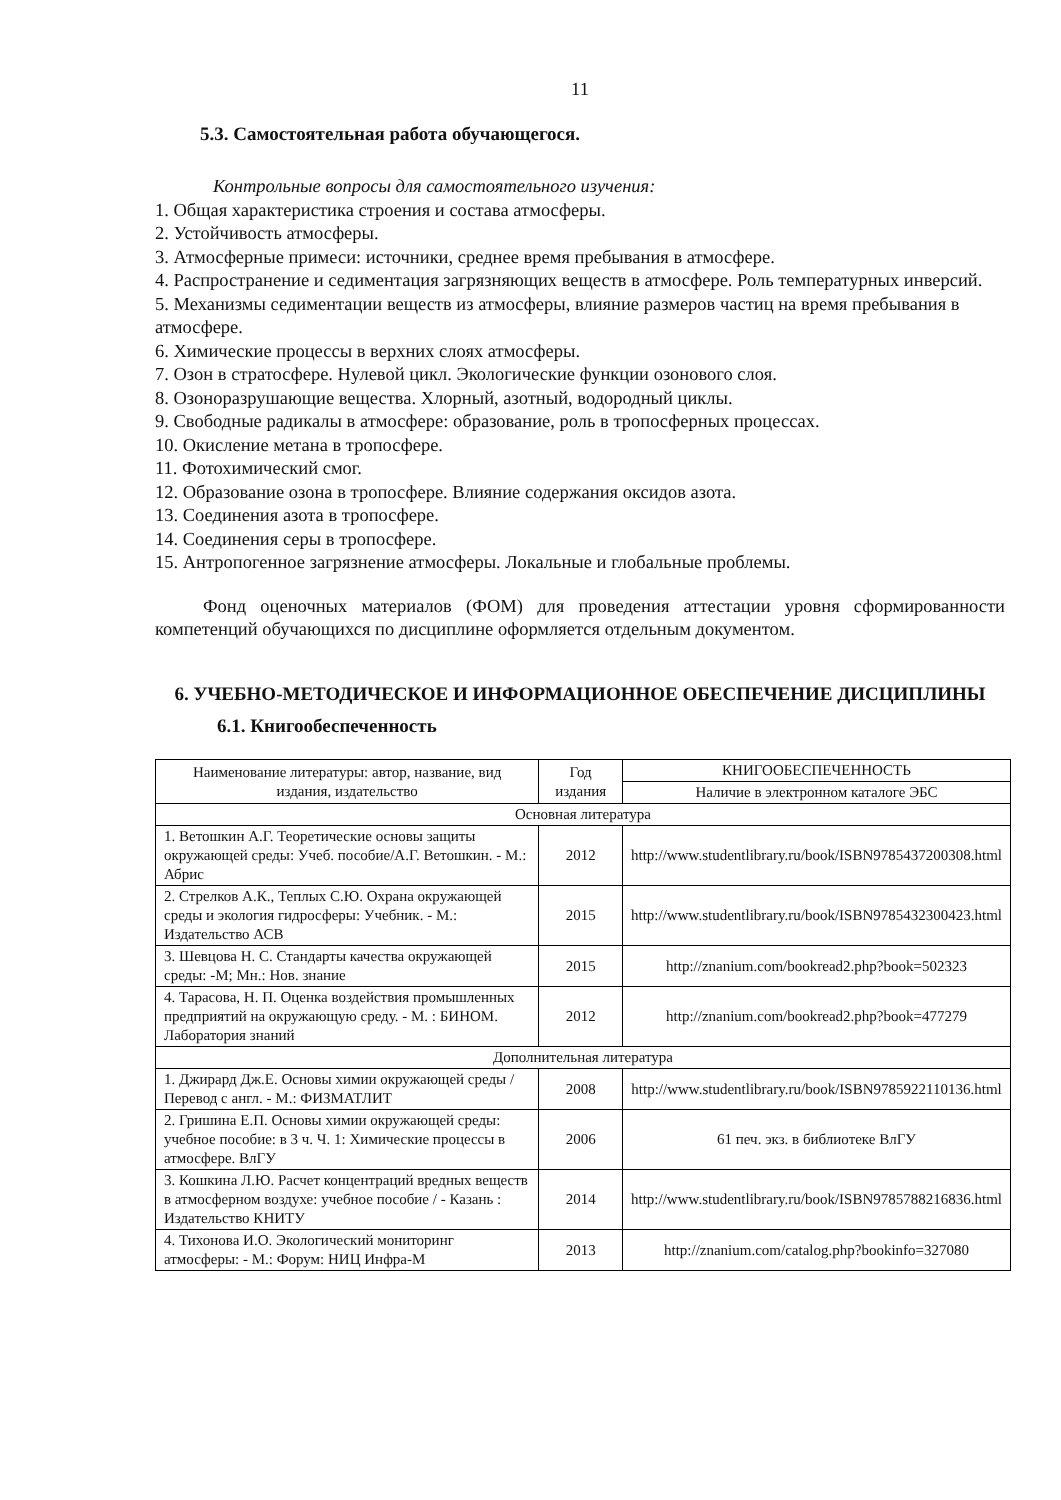11
5.3. Самостоятельная работа обучающегося.
Контрольные вопросы для самостоятельного изучения:
1. Общая характеристика строения и состава атмосферы.
2. Устойчивость атмосферы.
3. Атмосферные примеси: источники, среднее время пребывания в атмосфере.
4. Распространение и седиментация загрязняющих веществ в атмосфере. Роль температурных инверсий.
5. Механизмы седиментации веществ из атмосферы, влияние размеров частиц на время пребывания в атмосфере.
6. Химические процессы в верхних слоях атмосферы.
7. Озон в стратосфере. Нулевой цикл. Экологические функции озонового слоя.
8. Озоноразрушающие вещества. Хлорный, азотный, водородный циклы.
9. Свободные радикалы в атмосфере: образование, роль в тропосферных процессах.
10. Окисление метана в тропосфере.
11. Фотохимический смог.
12. Образование озона в тропосфере. Влияние содержания оксидов азота.
13. Соединения азота в тропосфере.
14. Соединения серы в тропосфере.
15. Антропогенное загрязнение атмосферы. Локальные и глобальные проблемы.
Фонд оценочных материалов (ФОМ) для проведения аттестации уровня сформированности компетенций обучающихся по дисциплине оформляется отдельным документом.
6. УЧЕБНО-МЕТОДИЧЕСКОЕ И ИНФОРМАЦИОННОЕ ОБЕСПЕЧЕНИЕ ДИСЦИПЛИНЫ
6.1. Книгообеспеченность
| Наименование литературы: автор, название, вид издания, издательство | Год издания | КНИГООБЕСПЕЧЕННОСТЬ |
| --- | --- | --- |
| | | Наличие в электронном каталоге ЭБС |
| Основная литература | | |
| 1. Ветошкин А.Г. Теоретические основы защиты окружающей среды: Учеб. пособие/А.Г. Ветошкин. - М.: Абрис | 2012 | http://www.studentlibrary.ru/book/ISBN9785437200308.html |
| 2. Стрелков А.К., Теплых С.Ю. Охрана окружающей среды и экология гидросферы: Учебник. - М.: Издательство АСВ | 2015 | http://www.studentlibrary.ru/book/ISBN9785432300423.html |
| 3. Шевцова Н. С. Стандарты качества окружающей среды: -М; Мн.: Нов. знание | 2015 | http://znanium.com/bookread2.php?book=502323 |
| 4. Тарасова, Н. П. Оценка воздействия промышленных предприятий на окружающую среду. - М. : БИНОМ. Лаборатория знаний | 2012 | http://znanium.com/bookread2.php?book=477279 |
| Дополнительная литература | | |
| 1. Джирард Дж.Е. Основы химии окружающей среды / Перевод с англ. - М.: ФИЗМАТЛИТ | 2008 | http://www.studentlibrary.ru/book/ISBN9785922110136.html |
| 2. Гришина Е.П. Основы химии окружающей среды: учебное пособие: в 3 ч. Ч. 1: Химические процессы в атмосфере. ВлГУ | 2006 | 61 печ. экз. в библиотеке ВлГУ |
| 3. Кошкина Л.Ю. Расчет концентраций вредных веществ в атмосферном воздухе: учебное пособие / - Казань : Издательство КНИТУ | 2014 | http://www.studentlibrary.ru/book/ISBN9785788216836.html |
| 4. Тихонова И.О. Экологический мониторинг атмосферы: - М.: Форум: НИЦ Инфра-М | 2013 | http://znanium.com/catalog.php?bookinfo=327080 |